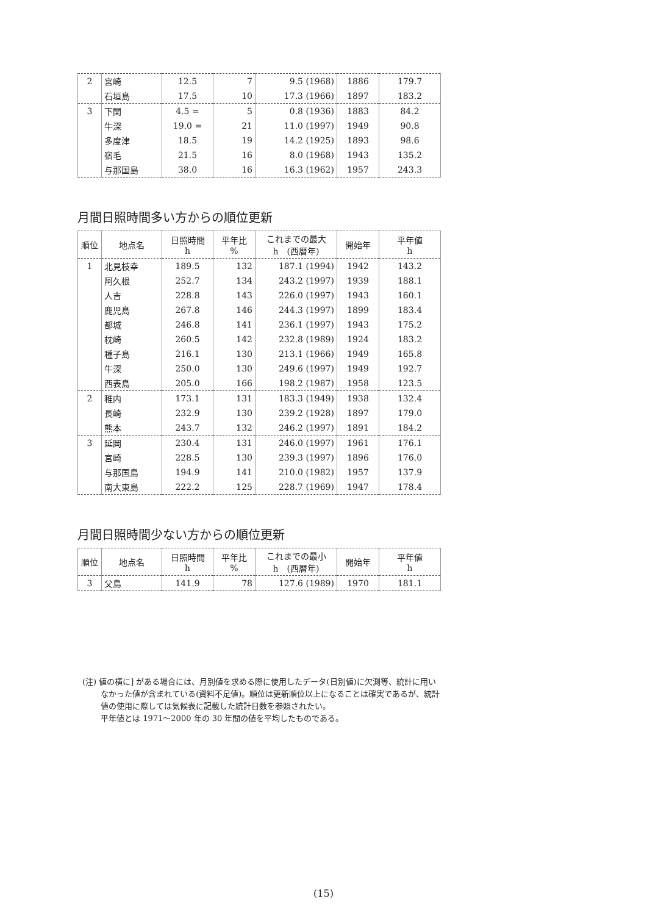| 2 | 宮崎 | 12.5 | 7 | 9.5 (1968) | 1886 | 179.7 |
| | 石垣島 | 17.5 | 10 | 17.3 (1966) | 1897 | 183.2 |
| 3 | 下関 | 4.5 = | 5 | 0.8 (1936) | 1883 | 84.2 |
| | 牛深 | 19.0 = | 21 | 11.0 (1997) | 1949 | 90.8 |
| | 多度津 | 18.5 | 19 | 14.2 (1925) | 1893 | 98.6 |
| | 宿毛 | 21.5 | 16 | 8.0 (1968) | 1943 | 135.2 |
| | 与那国島 | 38.0 | 16 | 16.3 (1962) | 1957 | 243.3 |
月間日照時間多い方からの順位更新
| 順位 | 地点名 | 日照時間 h | 平年比 % | これまでの最大 h (西暦年) | 開始年 | 平年値 h |
| --- | --- | --- | --- | --- | --- | --- |
| 1 | 北見枝幸 | 189.5 | 132 | 187.1 (1994) | 1942 | 143.2 |
| | 阿久根 | 252.7 | 134 | 243.2 (1997) | 1939 | 188.1 |
| | 人吉 | 228.8 | 143 | 226.0 (1997) | 1943 | 160.1 |
| | 鹿児島 | 267.8 | 146 | 244.3 (1997) | 1899 | 183.4 |
| | 都城 | 246.8 | 141 | 236.1 (1997) | 1943 | 175.2 |
| | 枕崎 | 260.5 | 142 | 232.8 (1989) | 1924 | 183.2 |
| | 種子島 | 216.1 | 130 | 213.1 (1966) | 1949 | 165.8 |
| | 牛深 | 250.0 | 130 | 249.6 (1997) | 1949 | 192.7 |
| | 西表島 | 205.0 | 166 | 198.2 (1987) | 1958 | 123.5 |
| 2 | 稚内 | 173.1 | 131 | 183.3 (1949) | 1938 | 132.4 |
| | 長崎 | 232.9 | 130 | 239.2 (1928) | 1897 | 179.0 |
| | 熊本 | 243.7 | 132 | 246.2 (1997) | 1891 | 184.2 |
| 3 | 延岡 | 230.4 | 131 | 246.0 (1997) | 1961 | 176.1 |
| | 宮崎 | 228.5 | 130 | 239.3 (1997) | 1896 | 176.0 |
| | 与那国島 | 194.9 | 141 | 210.0 (1982) | 1957 | 137.9 |
| | 南大東島 | 222.2 | 125 | 228.7 (1969) | 1947 | 178.4 |
月間日照時間少ない方からの順位更新
| 順位 | 地点名 | 日照時間 h | 平年比 % | これまでの最小 h (西暦年) | 開始年 | 平年値 h |
| --- | --- | --- | --- | --- | --- | --- |
| 3 | 父島 | 141.9 | 78 | 127.6 (1989) | 1970 | 181.1 |
(注) 値の横に] がある場合には、月別値を求める際に使用したデータ(日別値)に欠測等、統計に用い
　　 なかった値が含まれている(資料不足値)。順位は更新順位以上になることは確実であるが、統計
　　 値の使用に際しては気候表に記載した統計日数を参照されたい。
　　 平年値とは 1971～2000 年の 30 年間の値を平均したものである。
(15)